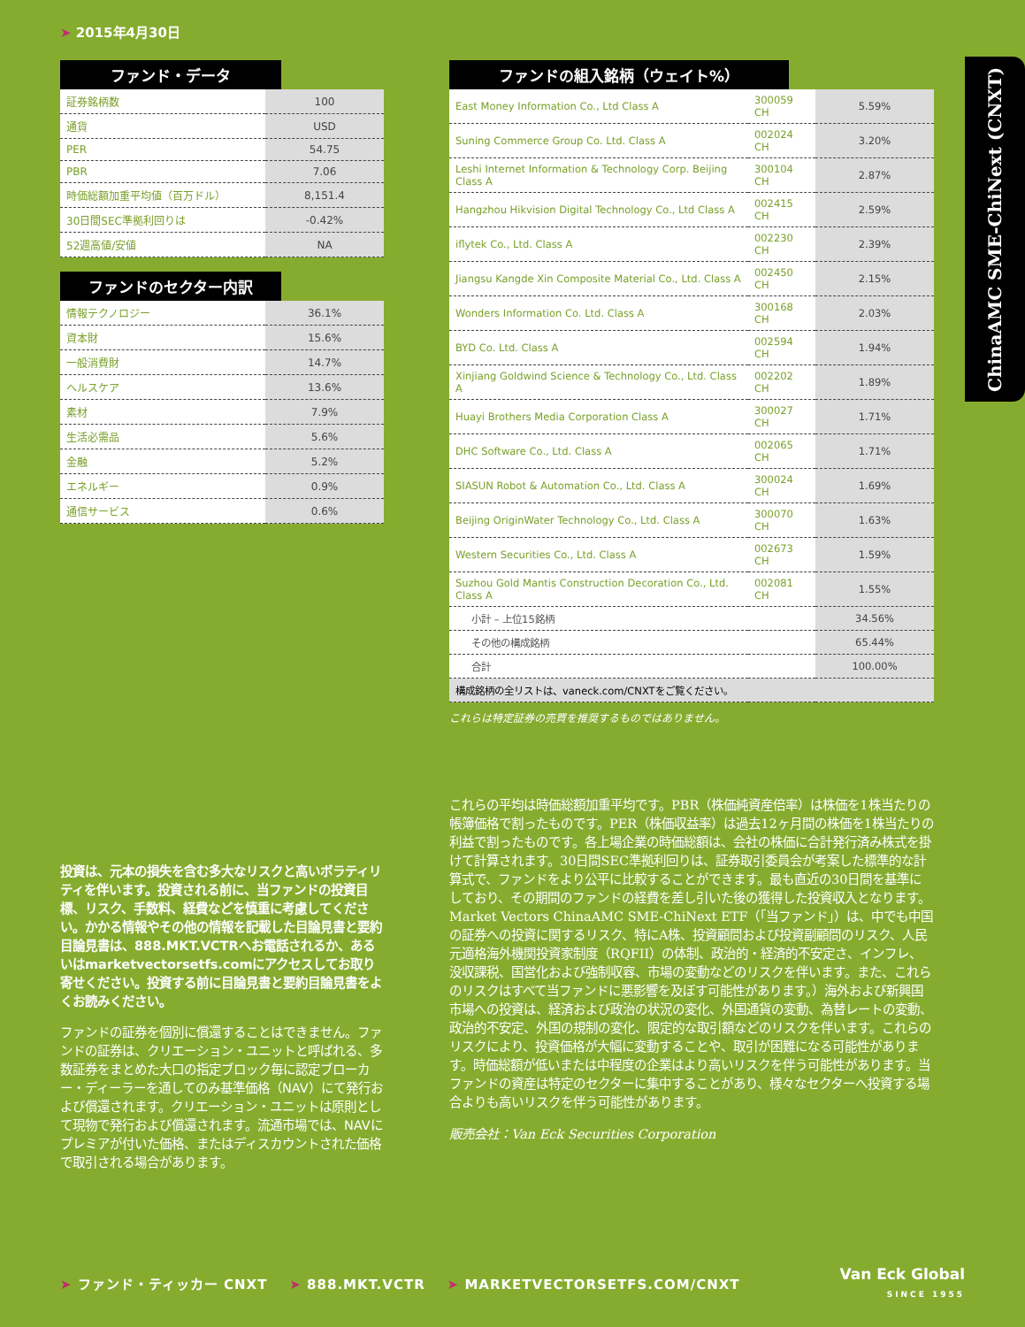➤ 2015年4月30日
ファンド・データ
| 証券銘柄数 | 100 |
| 通貨 | USD |
| PER | 54.75 |
| PBR | 7.06 |
| 時価総額加重平均値（百万ドル） | 8,151.4 |
| 30日間SEC準拠利回りは | -0.42% |
| 52週高値/安値 | NA |
ファンドのセクター内訳
| 情報テクノロジー | 36.1% |
| 資本財 | 15.6% |
| 一般消費財 | 14.7% |
| ヘルスケア | 13.6% |
| 素材 | 7.9% |
| 生活必需品 | 5.6% |
| 金融 | 5.2% |
| エネルギー | 0.9% |
| 通信サービス | 0.6% |
ファンドの組入銘柄（ウェイト%）
| East Money Information Co., Ltd Class A | 300059 CH | 5.59% |
| Suning Commerce Group Co. Ltd. Class A | 002024 CH | 3.20% |
| Leshi Internet Information & Technology Corp. Beijing Class A | 300104 CH | 2.87% |
| Hangzhou Hikvision Digital Technology Co., Ltd Class A | 002415 CH | 2.59% |
| iflytek Co., Ltd. Class A | 002230 CH | 2.39% |
| Jiangsu Kangde Xin Composite Material Co., Ltd. Class A | 002450 CH | 2.15% |
| Wonders Information Co. Ltd. Class A | 300168 CH | 2.03% |
| BYD Co. Ltd. Class A | 002594 CH | 1.94% |
| Xinjiang Goldwind Science & Technology Co., Ltd. Class A | 002202 CH | 1.89% |
| Huayi Brothers Media Corporation Class A | 300027 CH | 1.71% |
| DHC Software Co., Ltd. Class A | 002065 CH | 1.71% |
| SIASUN Robot & Automation Co., Ltd. Class A | 300024 CH | 1.69% |
| Beijing OriginWater Technology Co., Ltd. Class A | 300070 CH | 1.63% |
| Western Securities Co., Ltd. Class A | 002673 CH | 1.59% |
| Suzhou Gold Mantis Construction Decoration Co., Ltd. Class A | 002081 CH | 1.55% |
| 小計 – 上位15銘柄 | | 34.56% |
| その他の構成銘柄 | | 65.44% |
| 合計 | | 100.00% |
| 構成銘柄の全リストは、vaneck.com/CNXTをご覧ください。 | | |
これらは特定証券の売買を推奨するものではありません。
ChinaAMC SME-ChiNext (CNXT)
投資は、元本の損失を含む多大なリスクと高いボラティリティを伴います。投資される前に、当ファンドの投資目標、リスク、手数料、経費などを慎重に考慮してください。かかる情報やその他の情報を記載した目論見書と要約目論見書は、888.MKT.VCTRへお電話されるか、あるいはmarketvectorsetfs.comにアクセスしてお取り寄せください。投資する前に目論見書と要約目論見書をよくお読みください。
ファンドの証券を個別に償還することはできません。ファンドの証券は、クリエーション・ユニットと呼ばれる、多数証券をまとめた大口の指定ブロック毎に認定ブローカー・ディーラーを通してのみ基準価格（NAV）にて発行および償還されます。クリエーション・ユニットは原則として現物で発行および償還されます。流通市場では、NAVにプレミアが付いた価格、またはディスカウントされた価格で取引される場合があります。
これらの平均は時価総額加重平均です。PBR（株価純資産倍率）は株価を1株当たりの帳簿価格で割ったものです。PER（株価収益率）は過去12ヶ月間の株価を1株当たりの利益で割ったものです。各上場企業の時価総額は、会社の株価に合計発行済み株式を掛けて計算されます。30日間SEC準拠利回りは、証券取引委員会が考案した標準的な計算式で、ファンドをより公平に比較することができます。最も直近の30日間を基準にしており、その期間のファンドの経費を差し引いた後の獲得した投資収入となります。
Market Vectors ChinaAMC SME-ChiNext ETF（「当ファンド」）は、中でも中国の証券への投資に関するリスク、特にA株、投資顧問および投資副顧問のリスク、人民元適格海外機関投資家制度（RQFII）の体制、政治的・経済的不安定さ、インフレ、没収課税、国営化および強制収容、市場の変動などのリスクを伴います。また、これらのリスクはすべて当ファンドに悪影響を及ぼす可能性があります。）海外および新興国市場への投資は、経済および政治の状況の変化、外国通貨の変動、為替レートの変動、政治的不安定、外国の規制の変化、限定的な取引額などのリスクを伴います。これらのリスクにより、投資価格が大幅に変動することや、取引が困難になる可能性があります。時価総額が低いまたは中程度の企業はより高いリスクを伴う可能性があります。当ファンドの資産は特定のセクターに集中することがあり、様々なセクターへ投資する場合よりも高いリスクを伴う可能性があります。
販売会社：Van Eck Securities Corporation
➤ ファンド・ティッカー CNXT ➤ 888.MKT.VCTR ➤ MARKETVECTORSETFS.COM/CNXT
Van Eck Global
SINCE 1955